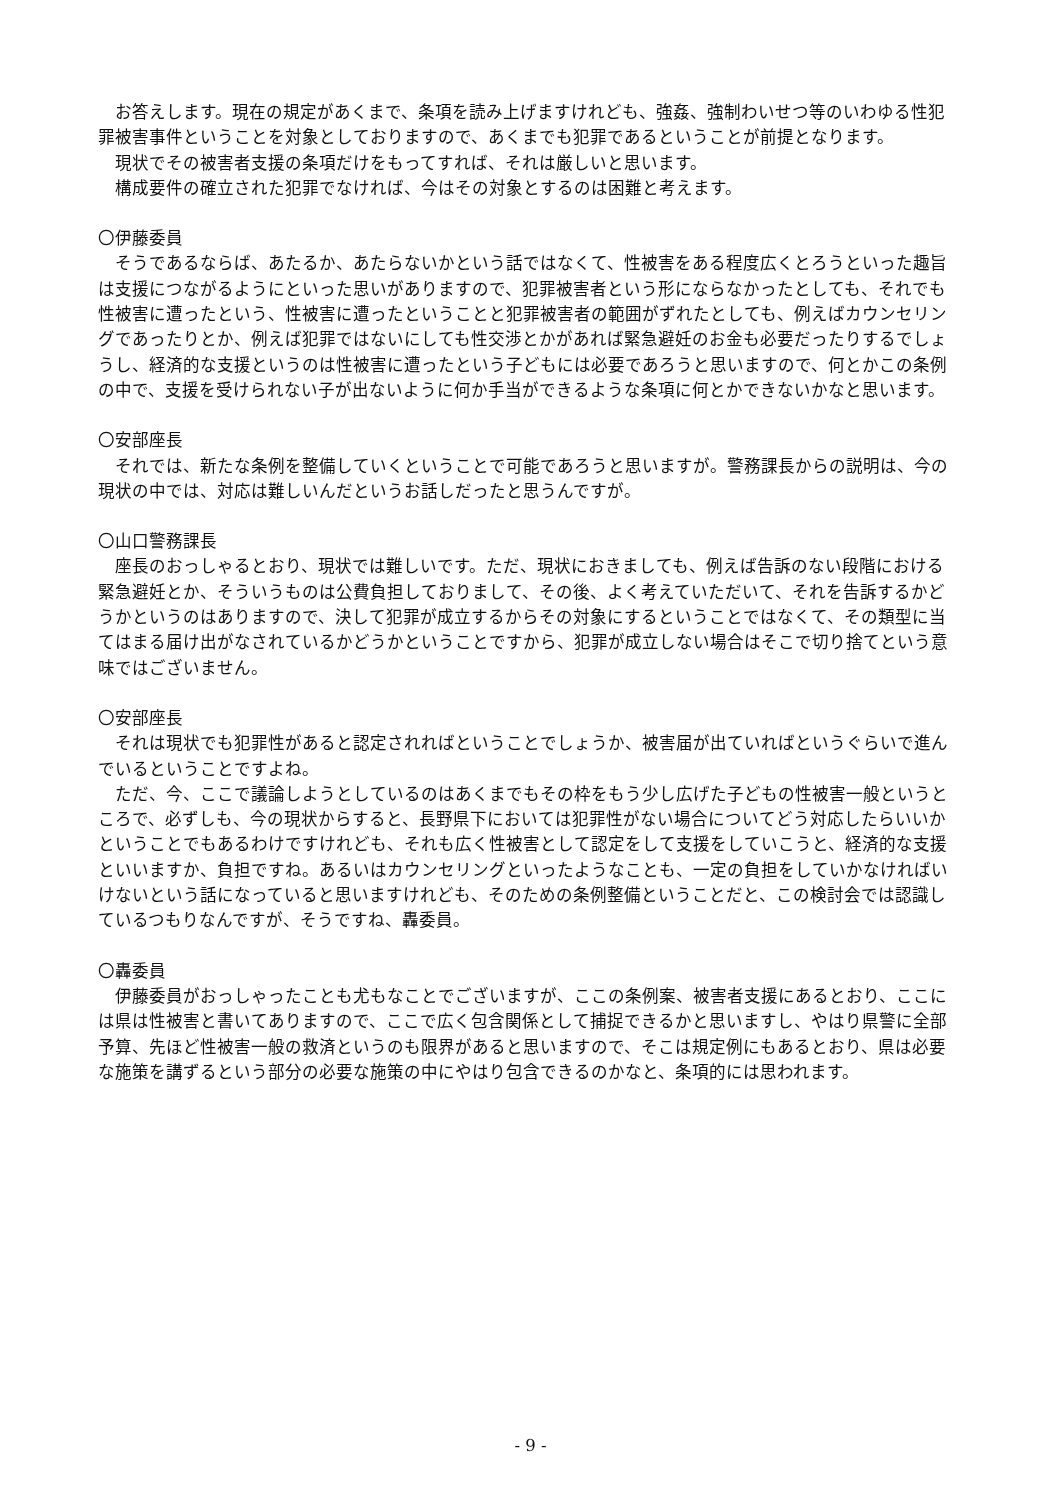お答えします。現在の規定があくまで、条項を読み上げますけれども、強姦、強制わいせつ等のいわゆる性犯罪被害事件ということを対象としておりますので、あくまでも犯罪であるということが前提となります。
現状でその被害者支援の条項だけをもってすれば、それは厳しいと思います。
構成要件の確立された犯罪でなければ、今はその対象とするのは困難と考えます。
〇伊藤委員
そうであるならば、あたるか、あたらないかという話ではなくて、性被害をある程度広くとろうといった趣旨は支援につながるようにといった思いがありますので、犯罪被害者という形にならなかったとしても、それでも性被害に遭ったという、性被害に遭ったということと犯罪被害者の範囲がずれたとしても、例えばカウンセリングであったりとか、例えば犯罪ではないにしても性交渉とかがあれば緊急避妊のお金も必要だったりするでしょうし、経済的な支援というのは性被害に遭ったという子どもには必要であろうと思いますので、何とかこの条例の中で、支援を受けられない子が出ないように何か手当ができるような条項に何とかできないかなと思います。
〇安部座長
それでは、新たな条例を整備していくということで可能であろうと思いますが。警務課長からの説明は、今の現状の中では、対応は難しいんだというお話しだったと思うんですが。
〇山口警務課長
座長のおっしゃるとおり、現状では難しいです。ただ、現状におきましても、例えば告訴のない段階における緊急避妊とか、そういうものは公費負担しておりまして、その後、よく考えていただいて、それを告訴するかどうかというのはありますので、決して犯罪が成立するからその対象にするということではなくて、その類型に当てはまる届け出がなされているかどうかということですから、犯罪が成立しない場合はそこで切り捨てという意味ではございません。
〇安部座長
それは現状でも犯罪性があると認定されればということでしょうか、被害届が出ていればというぐらいで進んでいるということですよね。
ただ、今、ここで議論しようとしているのはあくまでもその枠をもう少し広げた子どもの性被害一般というところで、必ずしも、今の現状からすると、長野県下においては犯罪性がない場合についてどう対応したらいいかということでもあるわけですけれども、それも広く性被害として認定をして支援をしていこうと、経済的な支援といいますか、負担ですね。あるいはカウンセリングといったようなことも、一定の負担をしていかなければいけないという話になっていると思いますけれども、そのための条例整備ということだと、この検討会では認識しているつもりなんですが、そうですね、轟委員。
〇轟委員
伊藤委員がおっしゃったことも尤もなことでございますが、ここの条例案、被害者支援にあるとおり、ここには県は性被害と書いてありますので、ここで広く包含関係として捕捉できるかと思いますし、やはり県警に全部予算、先ほど性被害一般の救済というのも限界があると思いますので、そこは規定例にもあるとおり、県は必要な施策を講ずるという部分の必要な施策の中にやはり包含できるのかなと、条項的には思われます。
- 9 -